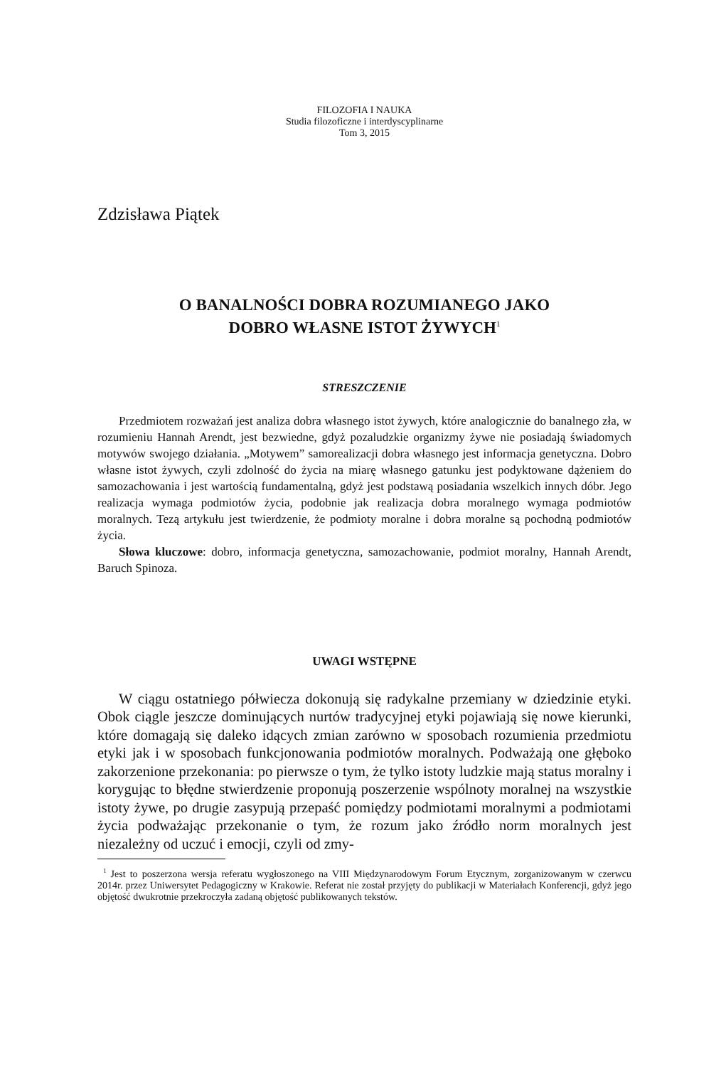FILOZOFIA I NAUKA
Studia filozoficzne i interdyscyplinarne
Tom 3, 2015
Zdzisława Piątek
O BANALNOŚCI DOBRA ROZUMIANEGO JAKO
DOBRO WŁASNE ISTOT ŻYWYCH<sup>1</sup>
STRESZCZENIE
Przedmiotem rozważań jest analiza dobra własnego istot żywych, które analogicznie do banalnego zła, w rozumieniu Hannah Arendt, jest bezwiedne, gdyż pozaludzkie organizmy żywe nie posiadają świadomych motywów swojego działania. „Motywem” samorealizacji dobra własnego jest informacja genetyczna. Dobro własne istot żywych, czyli zdolność do życia na miarę własnego gatunku jest podyktowane dążeniem do samozachowania i jest wartością fundamentalną, gdyż jest podstawą posiadania wszelkich innych dóbr. Jego realizacja wymaga podmiotów życia, podobnie jak realizacja dobra moralnego wymaga podmiotów moralnych. Tezą artykułu jest twierdzenie, że podmioty moralne i dobra moralne są pochodną podmiotów życia.
Słowa kluczowe: dobro, informacja genetyczna, samozachowanie, podmiot moralny, Hannah Arendt, Baruch Spinoza.
UWAGI WSTĘPNE
W ciągu ostatniego półwiecza dokonują się radykalne przemiany w dziedzinie etyki. Obok ciągle jeszcze dominujących nurtów tradycyjnej etyki pojawiają się nowe kierunki, które domagają się daleko idących zmian zarówno w sposobach rozumienia przedmiotu etyki jak i w sposobach funkcjonowania podmiotów moralnych. Podważają one głęboko zakorzenione przekonania: po pierwsze o tym, że tylko istoty ludzkie mają status moralny i korygując to błędne stwierdzenie proponują poszerzenie wspólnoty moralnej na wszystkie istoty żywe, po drugie zasypują przepaść pomiędzy podmiotami moralnymi a podmiotami życia podważając przekonanie o tym, że rozum jako źródło norm moralnych jest niezależny od uczuć i emocji, czyli od zmy-
<sup>1</sup> Jest to poszerzona wersja referatu wygłoszonego na VIII Międzynarodowym Forum Etycznym, zorganizowanym w czerwcu 2014r. przez Uniwersytet Pedagogiczny w Krakowie. Referat nie został przyjęty do publikacji w Materiałach Konferencji, gdyż jego objętość dwukrotnie przekroczyła zadaną objętość publikowanych tekstów.